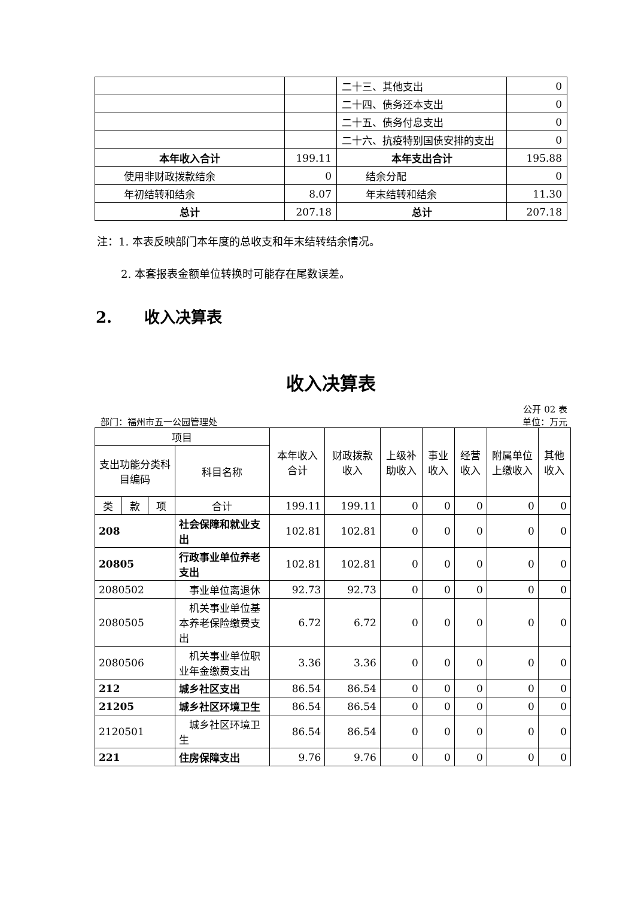| | | 二十三、其他支出 | 0 |
| | | 二十四、债务还本支出 | 0 |
| | | 二十五、债务付息支出 | 0 |
| | | 二十六、抗疫特别国债安排的支出 | 0 |
| 本年收入合计 | 199.11 | 本年支出合计 | 195.88 |
| 使用非财政拨款结余 | 0 | 结余分配 | 0 |
| 年初结转和结余 | 8.07 | 年末结转和结余 | 11.30 |
| 总计 | 207.18 | 总计 | 207.18 |
注：1. 本表反映部门本年度的总收支和年末结转结余情况。
2. 本套报表金额单位转换时可能存在尾数误差。
2. 收入决算表
收入决算表
公开 02 表
部门：福州市五一公园管理处 单位：万元
| 项目 | | | | 本年收入合计 | 财政拨款收入 | 上级补助收入 | 事业收入 | 经营收入 | 附属单位上缴收入 | 其他收入 |
| 支出功能分类科目编码 | | | 科目名称 | | | | | | | |
| 类 | 款 | 项 | 合计 | 199.11 | 199.11 | 0 | 0 | 0 | 0 | 0 |
| 208 | | | 社会保障和就业支出 | 102.81 | 102.81 | 0 | 0 | 0 | 0 | 0 |
| 20805 | | | 行政事业单位养老支出 | 102.81 | 102.81 | 0 | 0 | 0 | 0 | 0 |
| 2080502 | | | 事业单位离退休 | 92.73 | 92.73 | 0 | 0 | 0 | 0 | 0 |
| 2080505 | | | 机关事业单位基本养老保险缴费支出 | 6.72 | 6.72 | 0 | 0 | 0 | 0 | 0 |
| 2080506 | | | 机关事业单位职业年金缴费支出 | 3.36 | 3.36 | 0 | 0 | 0 | 0 | 0 |
| 212 | | | 城乡社区支出 | 86.54 | 86.54 | 0 | 0 | 0 | 0 | 0 |
| 21205 | | | 城乡社区环境卫生 | 86.54 | 86.54 | 0 | 0 | 0 | 0 | 0 |
| 2120501 | | | 城乡社区环境卫生 | 86.54 | 86.54 | 0 | 0 | 0 | 0 | 0 |
| 221 | | | 住房保障支出 | 9.76 | 9.76 | 0 | 0 | 0 | 0 | 0 |